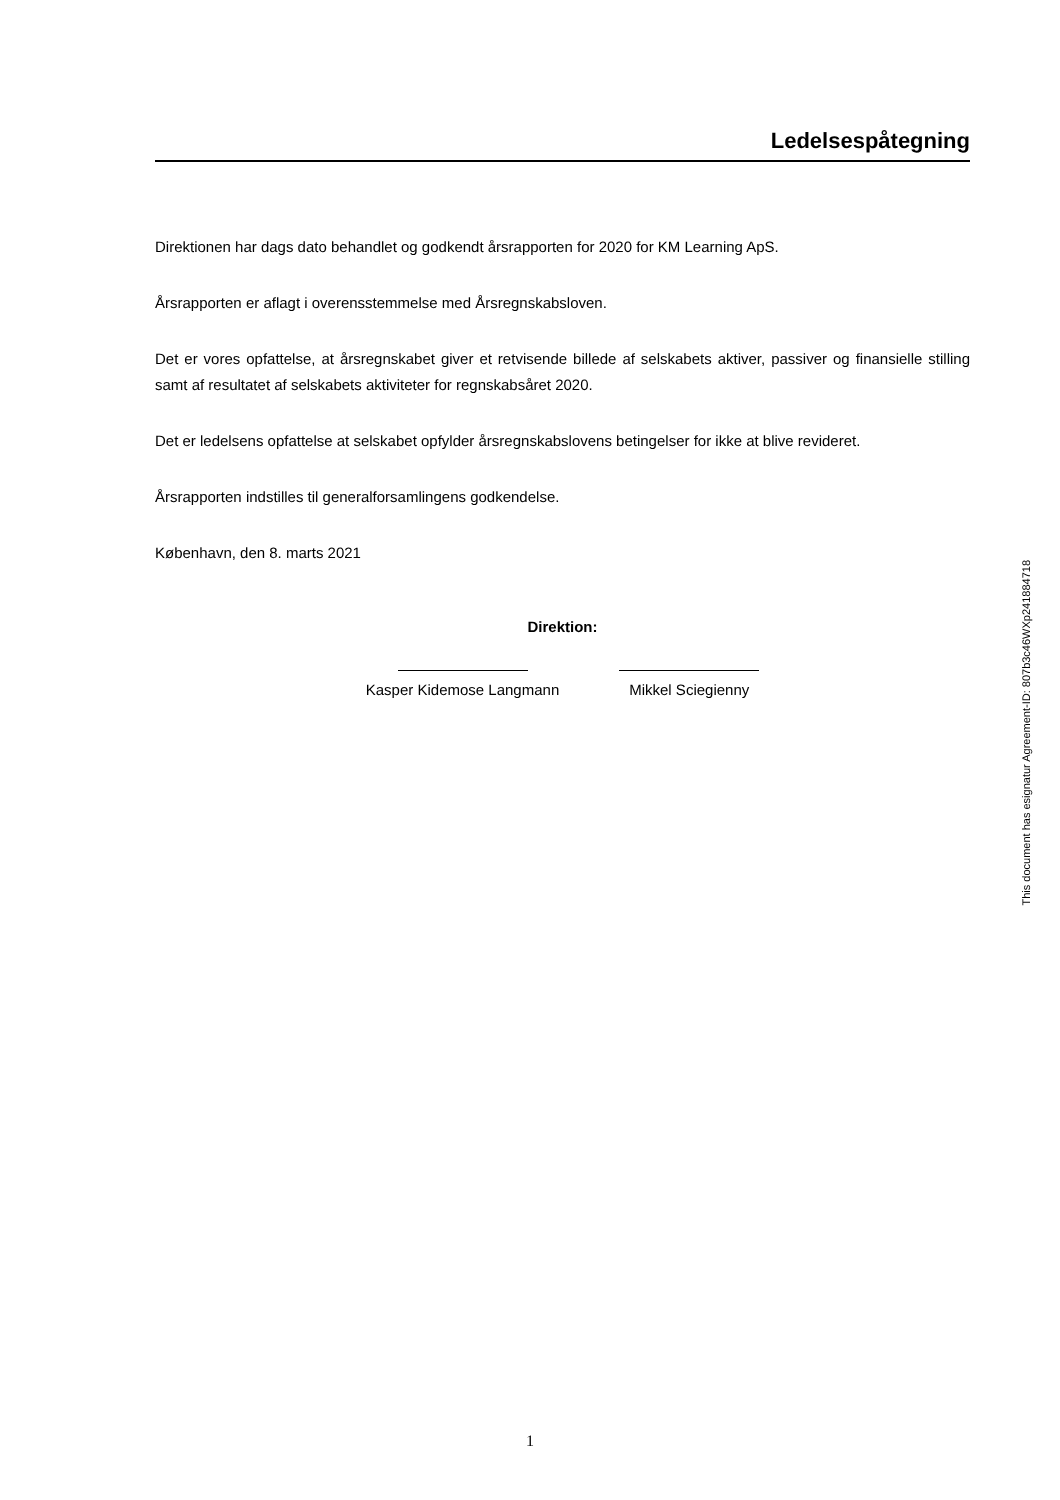Ledelsespåtegning
Direktionen har dags dato behandlet og godkendt årsrapporten for 2020 for KM Learning ApS.
Årsrapporten er aflagt i overensstemmelse med Årsregnskabsloven.
Det er vores opfattelse, at årsregnskabet giver et retvisende billede af selskabets aktiver, passiver og finansielle stilling samt af resultatet af selskabets aktiviteter for regnskabsåret 2020.
Det er ledelsens opfattelse at selskabet opfylder årsregnskabslovens betingelser for ikke at blive revideret.
Årsrapporten indstilles til generalforsamlingens godkendelse.
København, den 8. marts 2021
Direktion:
Kasper Kidemose Langmann Mikkel Sciegienny
This document has esignatur Agreement-ID: 807b3c46WXp241884718
1